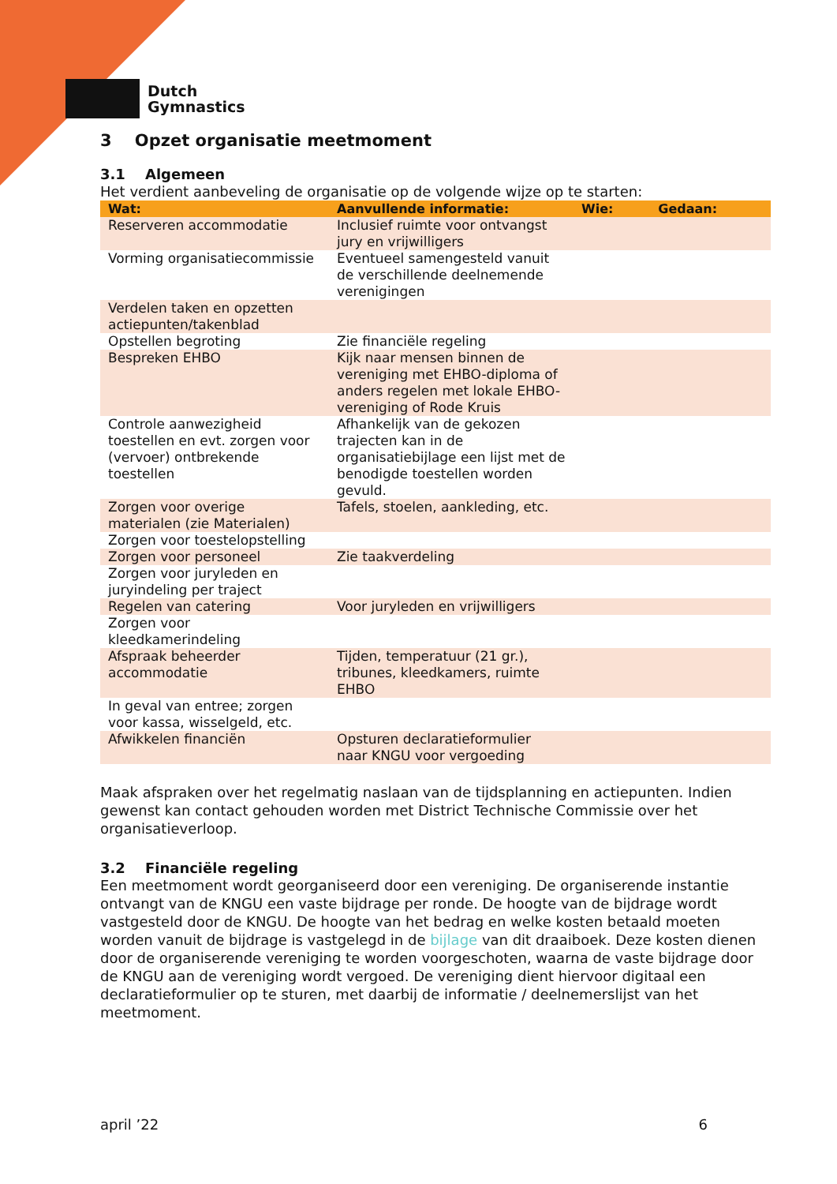Dutch
Gymnastics
3 Opzet organisatie meetmoment
3.1 Algemeen
Het verdient aanbeveling de organisatie op de volgende wijze op te starten:
| Wat: | Aanvullende informatie: | Wie: | Gedaan: |
| --- | --- | --- | --- |
| Reserveren accommodatie | Inclusief ruimte voor ontvangst jury en vrijwilligers | | |
| Vorming organisatiecommissie | Eventueel samengesteld vanuit de verschillende deelnemende verenigingen | | |
| Verdelen taken en opzetten actiepunten/takenblad | | | |
| Opstellen begroting | Zie financiële regeling | | |
| Bespreken EHBO | Kijk naar mensen binnen de vereniging met EHBO-diploma of anders regelen met lokale EHBO-vereniging of Rode Kruis | | |
| Controle aanwezigheid toestellen en evt. zorgen voor (vervoer) ontbrekende toestellen | Afhankelijk van de gekozen trajecten kan in de organisatiebijlage een lijst met de benodigde toestellen worden gevuld. | | |
| Zorgen voor overige materialen (zie Materialen) | Tafels, stoelen, aankleding, etc. | | |
| Zorgen voor toestelopstelling | | | |
| Zorgen voor personeel | Zie taakverdeling | | |
| Zorgen voor juryleden en juryindeling per traject | | | |
| Regelen van catering | Voor juryleden en vrijwilligers | | |
| Zorgen voor kleedkamerindeling | | | |
| Afspraak beheerder accommodatie | Tijden, temperatuur (21 gr.), tribunes, kleedkamers, ruimte EHBO | | |
| In geval van entree; zorgen voor kassa, wisselgeld, etc. | | | |
| Afwikkelen financiën | Opsturen declaratieformulier naar KNGU voor vergoeding | | |
Maak afspraken over het regelmatig naslaan van de tijdsplanning en actiepunten. Indien gewenst kan contact gehouden worden met District Technische Commissie over het organisatieverloop.
3.2 Financiële regeling
Een meetmoment wordt georganiseerd door een vereniging. De organiserende instantie ontvangt van de KNGU een vaste bijdrage per ronde. De hoogte van de bijdrage wordt vastgesteld door de KNGU. De hoogte van het bedrag en welke kosten betaald moeten worden vanuit de bijdrage is vastgelegd in de bijlage van dit draaiboek. Deze kosten dienen door de organiserende vereniging te worden voorgeschoten, waarna de vaste bijdrage door de KNGU aan de vereniging wordt vergoed. De vereniging dient hiervoor digitaal een declaratieformulier op te sturen, met daarbij de informatie / deelnemerslijst van het meetmoment.
april ’22 6